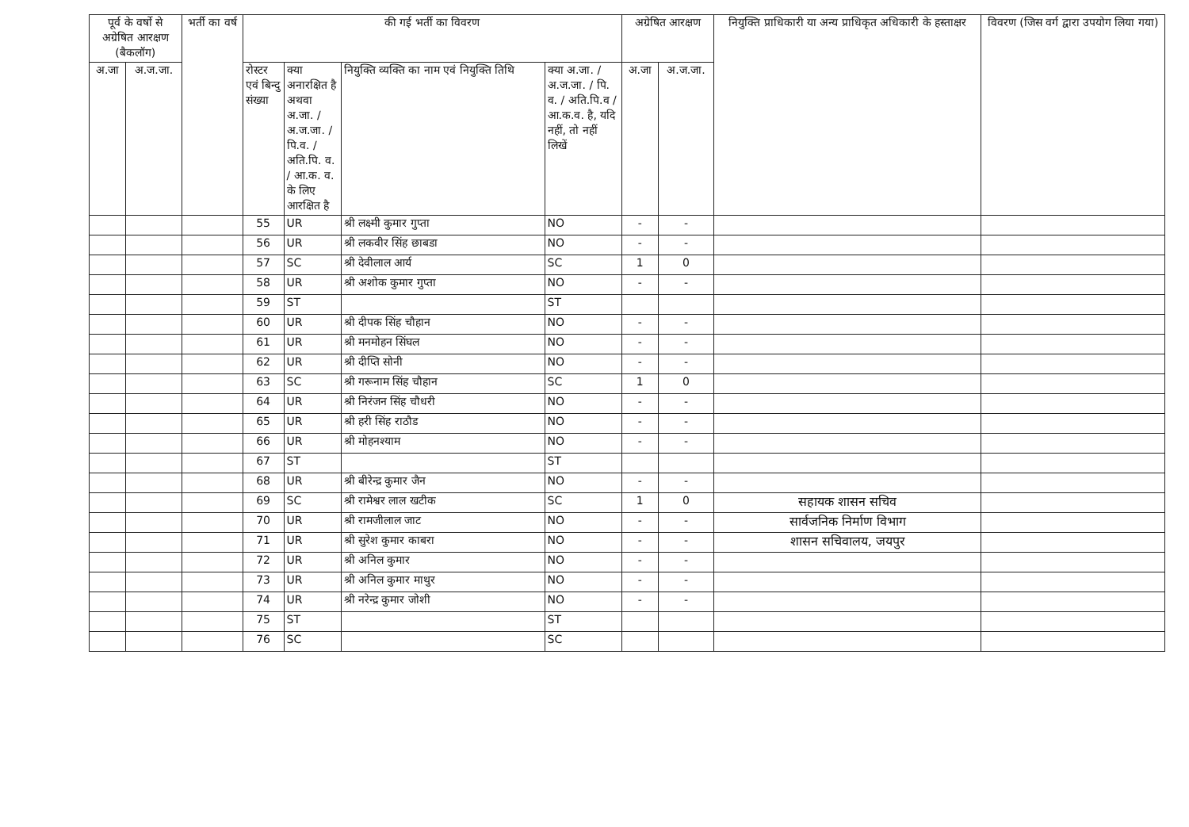| पूर्व के वर्षो से अग्रेषित आरक्षण (बैकलॉग) | | भर्ती का वर्ष | की गई भर्ती का विवरण | | | | अग्रेषित आरक्षण | | नियुक्ति प्राधिकारी या अन्य प्राधिकृत अधिकारी के हस्ताक्षर | विवरण (जिस वर्ग द्वारा उपयोग लिया गया) |
| --- | --- | --- | --- | --- | --- | --- | --- | --- | --- | --- |
| अ.जा | अ.ज.जा. | | रोस्टर एवं बिन्दु संख्या | क्या अनारक्षित है अथवा अ.जा. / अ.ज.जा. / पि.व. / अति.पि. व. / आ.क. व. के लिए आरक्षित है | नियुक्ति व्यक्ति का नाम एवं नियुक्ति तिथि | क्या अ.जा. / अ.ज.जा. / पि. व. / अति.पि.व / आ.क.व. है, यदि नहीं, तो नहीं लिखें | अ.जा | अ.ज.जा. | | |
| | | | 55 | UR | श्री लक्ष्मी कुमार गुप्ता | NO | - | - | | |
| | | | 56 | UR | श्री लकवीर सिंह छाबडा | NO | - | - | | |
| | | | 57 | SC | श्री देवीलाल आर्य | SC | 1 | 0 | | |
| | | | 58 | UR | श्री अशोक कुमार गुप्ता | NO | - | - | | |
| | | | 59 | ST | | ST | | | | |
| | | | 60 | UR | श्री दीपक सिंह चौहान | NO | - | - | | |
| | | | 61 | UR | श्री मनमोहन सिंघल | NO | - | - | | |
| | | | 62 | UR | श्री दीप्ति सोनी | NO | - | - | | |
| | | | 63 | SC | श्री गरूनाम सिंह चौहान | SC | 1 | 0 | | |
| | | | 64 | UR | श्री निरंजन सिंह चौधरी | NO | - | - | | |
| | | | 65 | UR | श्री हरी सिंह राठौड | NO | - | - | | |
| | | | 66 | UR | श्री मोहनश्याम | NO | - | - | | |
| | | | 67 | ST | | ST | | | | |
| | | | 68 | UR | श्री बीरेन्द्र कुमार जैन | NO | - | - | | |
| | | | 69 | SC | श्री रामेश्वर लाल खटीक | SC | 1 | 0 | सहायक शासन सचिव | |
| | | | 70 | UR | श्री रामजीलाल जाट | NO | - | - | सार्वजनिक निर्माण विभाग | |
| | | | 71 | UR | श्री सुरेश कुमार काबरा | NO | - | - | शासन सचिवालय, जयपुर | |
| | | | 72 | UR | श्री अनिल कुमार | NO | - | - | | |
| | | | 73 | UR | श्री अनिल कुमार माथुर | NO | - | - | | |
| | | | 74 | UR | श्री नरेन्द्र कुमार जोशी | NO | - | - | | |
| | | | 75 | ST | | ST | | | | |
| | | | 76 | SC | | SC | | | | |